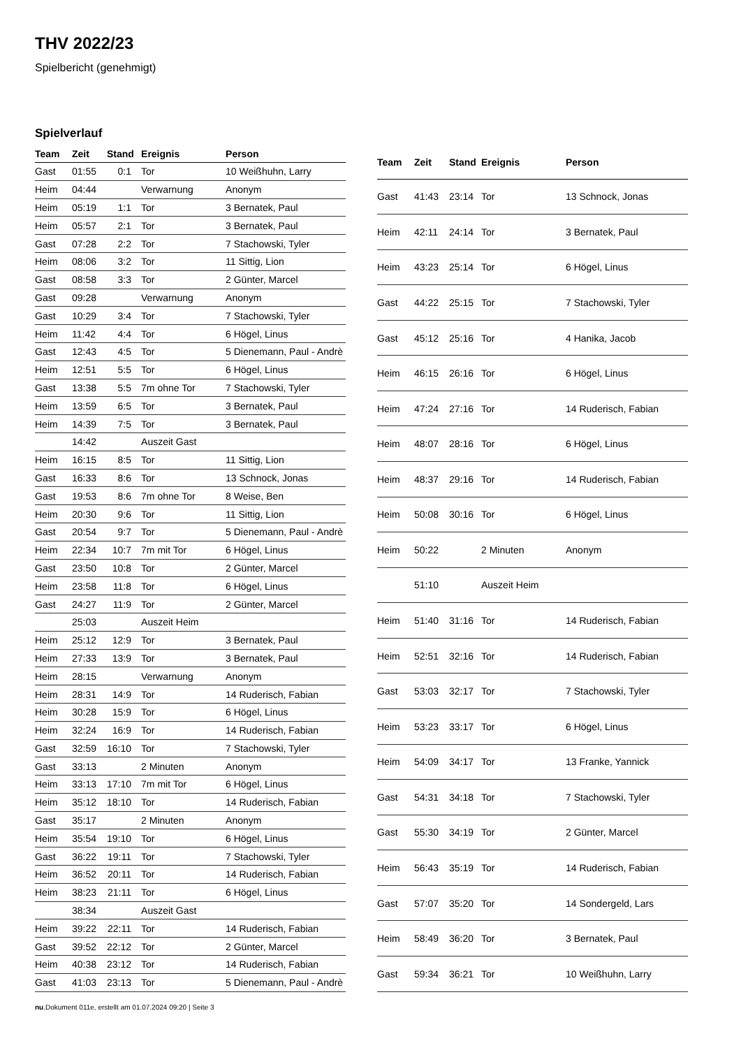THV 2022/23
Spielbericht (genehmigt)
Spielverlauf
| Team | Zeit | Stand | Ereignis | Person |
| --- | --- | --- | --- | --- |
| Gast | 01:55 | 0:1 | Tor | 10 Weißhuhn, Larry |
| Heim | 04:44 | | Verwarnung | Anonym |
| Heim | 05:19 | 1:1 | Tor | 3 Bernatek, Paul |
| Heim | 05:57 | 2:1 | Tor | 3 Bernatek, Paul |
| Gast | 07:28 | 2:2 | Tor | 7 Stachowski, Tyler |
| Heim | 08:06 | 3:2 | Tor | 11 Sittig, Lion |
| Gast | 08:58 | 3:3 | Tor | 2 Günter, Marcel |
| Gast | 09:28 | | Verwarnung | Anonym |
| Gast | 10:29 | 3:4 | Tor | 7 Stachowski, Tyler |
| Heim | 11:42 | 4:4 | Tor | 6 Högel, Linus |
| Gast | 12:43 | 4:5 | Tor | 5 Dienemann, Paul - Andrè |
| Heim | 12:51 | 5:5 | Tor | 6 Högel, Linus |
| Gast | 13:38 | 5:5 | 7m ohne Tor | 7 Stachowski, Tyler |
| Heim | 13:59 | 6:5 | Tor | 3 Bernatek, Paul |
| Heim | 14:39 | 7:5 | Tor | 3 Bernatek, Paul |
| | 14:42 | | Auszeit Gast | |
| Heim | 16:15 | 8:5 | Tor | 11 Sittig, Lion |
| Gast | 16:33 | 8:6 | Tor | 13 Schnock, Jonas |
| Gast | 19:53 | 8:6 | 7m ohne Tor | 8 Weise, Ben |
| Heim | 20:30 | 9:6 | Tor | 11 Sittig, Lion |
| Gast | 20:54 | 9:7 | Tor | 5 Dienemann, Paul - Andrè |
| Heim | 22:34 | 10:7 | 7m mit Tor | 6 Högel, Linus |
| Gast | 23:50 | 10:8 | Tor | 2 Günter, Marcel |
| Heim | 23:58 | 11:8 | Tor | 6 Högel, Linus |
| Gast | 24:27 | 11:9 | Tor | 2 Günter, Marcel |
| | 25:03 | | Auszeit Heim | |
| Heim | 25:12 | 12:9 | Tor | 3 Bernatek, Paul |
| Heim | 27:33 | 13:9 | Tor | 3 Bernatek, Paul |
| Heim | 28:15 | | Verwarnung | Anonym |
| Heim | 28:31 | 14:9 | Tor | 14 Ruderisch, Fabian |
| Heim | 30:28 | 15:9 | Tor | 6 Högel, Linus |
| Heim | 32:24 | 16:9 | Tor | 14 Ruderisch, Fabian |
| Gast | 32:59 | 16:10 | Tor | 7 Stachowski, Tyler |
| Gast | 33:13 | | 2 Minuten | Anonym |
| Heim | 33:13 | 17:10 | 7m mit Tor | 6 Högel, Linus |
| Heim | 35:12 | 18:10 | Tor | 14 Ruderisch, Fabian |
| Gast | 35:17 | | 2 Minuten | Anonym |
| Heim | 35:54 | 19:10 | Tor | 6 Högel, Linus |
| Gast | 36:22 | 19:11 | Tor | 7 Stachowski, Tyler |
| Heim | 36:52 | 20:11 | Tor | 14 Ruderisch, Fabian |
| Heim | 38:23 | 21:11 | Tor | 6 Högel, Linus |
| | 38:34 | | Auszeit Gast | |
| Heim | 39:22 | 22:11 | Tor | 14 Ruderisch, Fabian |
| Gast | 39:52 | 22:12 | Tor | 2 Günter, Marcel |
| Heim | 40:38 | 23:12 | Tor | 14 Ruderisch, Fabian |
| Gast | 41:03 | 23:13 | Tor | 5 Dienemann, Paul - Andrè |
| Team | Zeit | Stand | Ereignis | Person |
| --- | --- | --- | --- | --- |
| Gast | 41:43 | 23:14 | Tor | 13 Schnock, Jonas |
| Heim | 42:11 | 24:14 | Tor | 3 Bernatek, Paul |
| Heim | 43:23 | 25:14 | Tor | 6 Högel, Linus |
| Gast | 44:22 | 25:15 | Tor | 7 Stachowski, Tyler |
| Gast | 45:12 | 25:16 | Tor | 4 Hanika, Jacob |
| Heim | 46:15 | 26:16 | Tor | 6 Högel, Linus |
| Heim | 47:24 | 27:16 | Tor | 14 Ruderisch, Fabian |
| Heim | 48:07 | 28:16 | Tor | 6 Högel, Linus |
| Heim | 48:37 | 29:16 | Tor | 14 Ruderisch, Fabian |
| Heim | 50:08 | 30:16 | Tor | 6 Högel, Linus |
| Heim | 50:22 | | 2 Minuten | Anonym |
| | 51:10 | | Auszeit Heim | |
| Heim | 51:40 | 31:16 | Tor | 14 Ruderisch, Fabian |
| Heim | 52:51 | 32:16 | Tor | 14 Ruderisch, Fabian |
| Gast | 53:03 | 32:17 | Tor | 7 Stachowski, Tyler |
| Heim | 53:23 | 33:17 | Tor | 6 Högel, Linus |
| Heim | 54:09 | 34:17 | Tor | 13 Franke, Yannick |
| Gast | 54:31 | 34:18 | Tor | 7 Stachowski, Tyler |
| Gast | 55:30 | 34:19 | Tor | 2 Günter, Marcel |
| Heim | 56:43 | 35:19 | Tor | 14 Ruderisch, Fabian |
| Gast | 57:07 | 35:20 | Tor | 14 Sondergeld, Lars |
| Heim | 58:49 | 36:20 | Tor | 3 Bernatek, Paul |
| Gast | 59:34 | 36:21 | Tor | 10 Weißhuhn, Larry |
nu.Dokument 011e, erstellt am 01.07.2024 09:20 | Seite 3